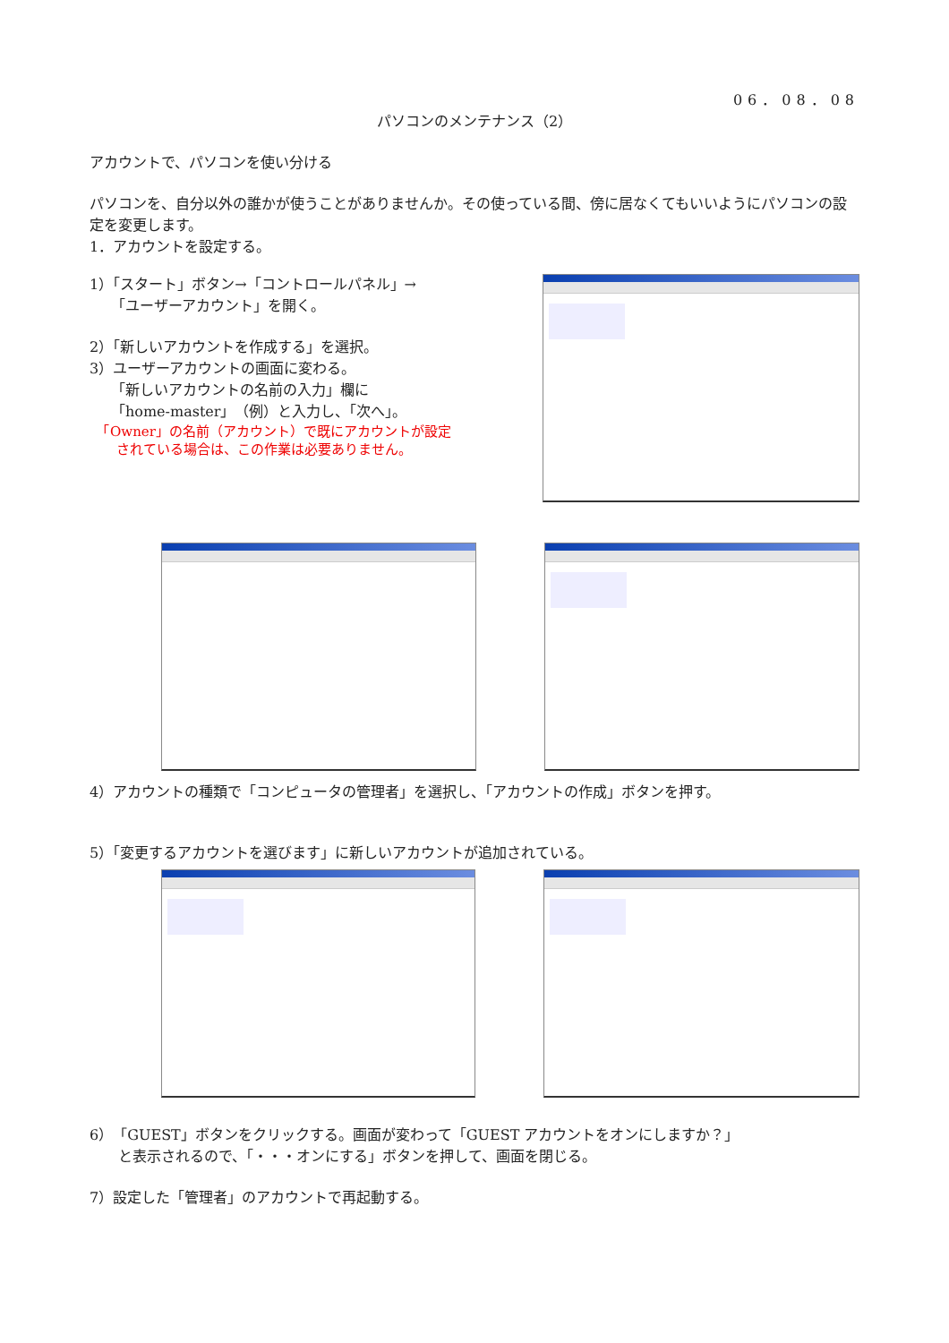06．08．08
パソコンのメンテナンス（2）
アカウントで、パソコンを使い分ける
パソコンを、自分以外の誰かが使うことがありませんか。その使っている間、傍に居なくてもいいようにパソコンの設定を変更します。
1．アカウントを設定する。
1）「スタート」ボタン→「コントロールパネル」→
　　「ユーザーアカウント」を開く。
2）「新しいアカウントを作成する」を選択。
3）ユーザーアカウントの画面に変わる。
　　「新しいアカウントの名前の入力」欄に
　　「home-master」（例）と入力し、「次へ」。
　「Owner」の名前（アカウント）で既にアカウントが設定
　　されている場合は、この作業は必要ありません。
4）アカウントの種類で「コンピュータの管理者」を選択し、「アカウントの作成」ボタンを押す。
5）「変更するアカウントを選びます」に新しいアカウントが追加されている。
6）「GUEST」ボタンをクリックする。画面が変わって「GUEST アカウントをオンにしますか？」
　　と表示されるので、「・・・オンにする」ボタンを押して、画面を閉じる。
7）設定した「管理者」のアカウントで再起動する。